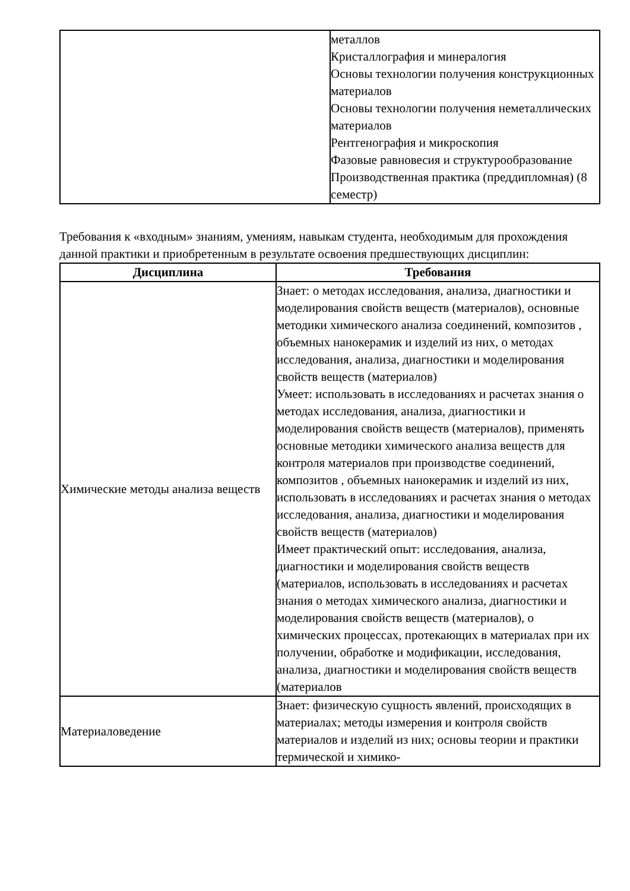| | металлов Кристаллография и минералогия Основы технологии получения конструкционных материалов Основы технологии получения неметаллических материалов Рентгенография и микроскопия Фазовые равновесия и структурообразование Производственная практика (преддипломная) (8 семестр) |
Требования к «входным» знаниям, умениям, навыкам студента, необходимым для прохождения данной практики и приобретенным в результате освоения предшествующих дисциплин:
| Дисциплина | Требования |
| --- | --- |
| Химические методы анализа веществ | Знает: о методах исследования, анализа, диагностики и моделирования свойств веществ (материалов), основные методики химического анализа соединений, композитов , объемных нанокерамик и изделий из них, о методах исследования, анализа, диагностики и моделирования свойств веществ (материалов) Умеет: использовать в исследованиях и расчетах знания о методах исследования, анализа, диагностики и моделирования свойств веществ (материалов), применять основные методики химического анализа веществ для контроля материалов при производстве соединений, композитов , объемных нанокерамик и изделий из них, использовать в исследованиях и расчетах знания о методах исследования, анализа, диагностики и моделирования свойств веществ (материалов) Имеет практический опыт: исследования, анализа, диагностики и моделирования свойств веществ (материалов, использовать в исследованиях и расчетах знания о методах химического анализа, диагностики и моделирования свойств веществ (материалов), о химических процессах, протекающих в материалах при их получении, обработке и модификации, исследования, анализа, диагностики и моделирования свойств веществ (материалов |
| Материаловедение | Знает: физическую сущность явлений, происходящих в материалах; методы измерения и контроля свойств материалов и изделий из них; основы теории и практики термической и химико- |